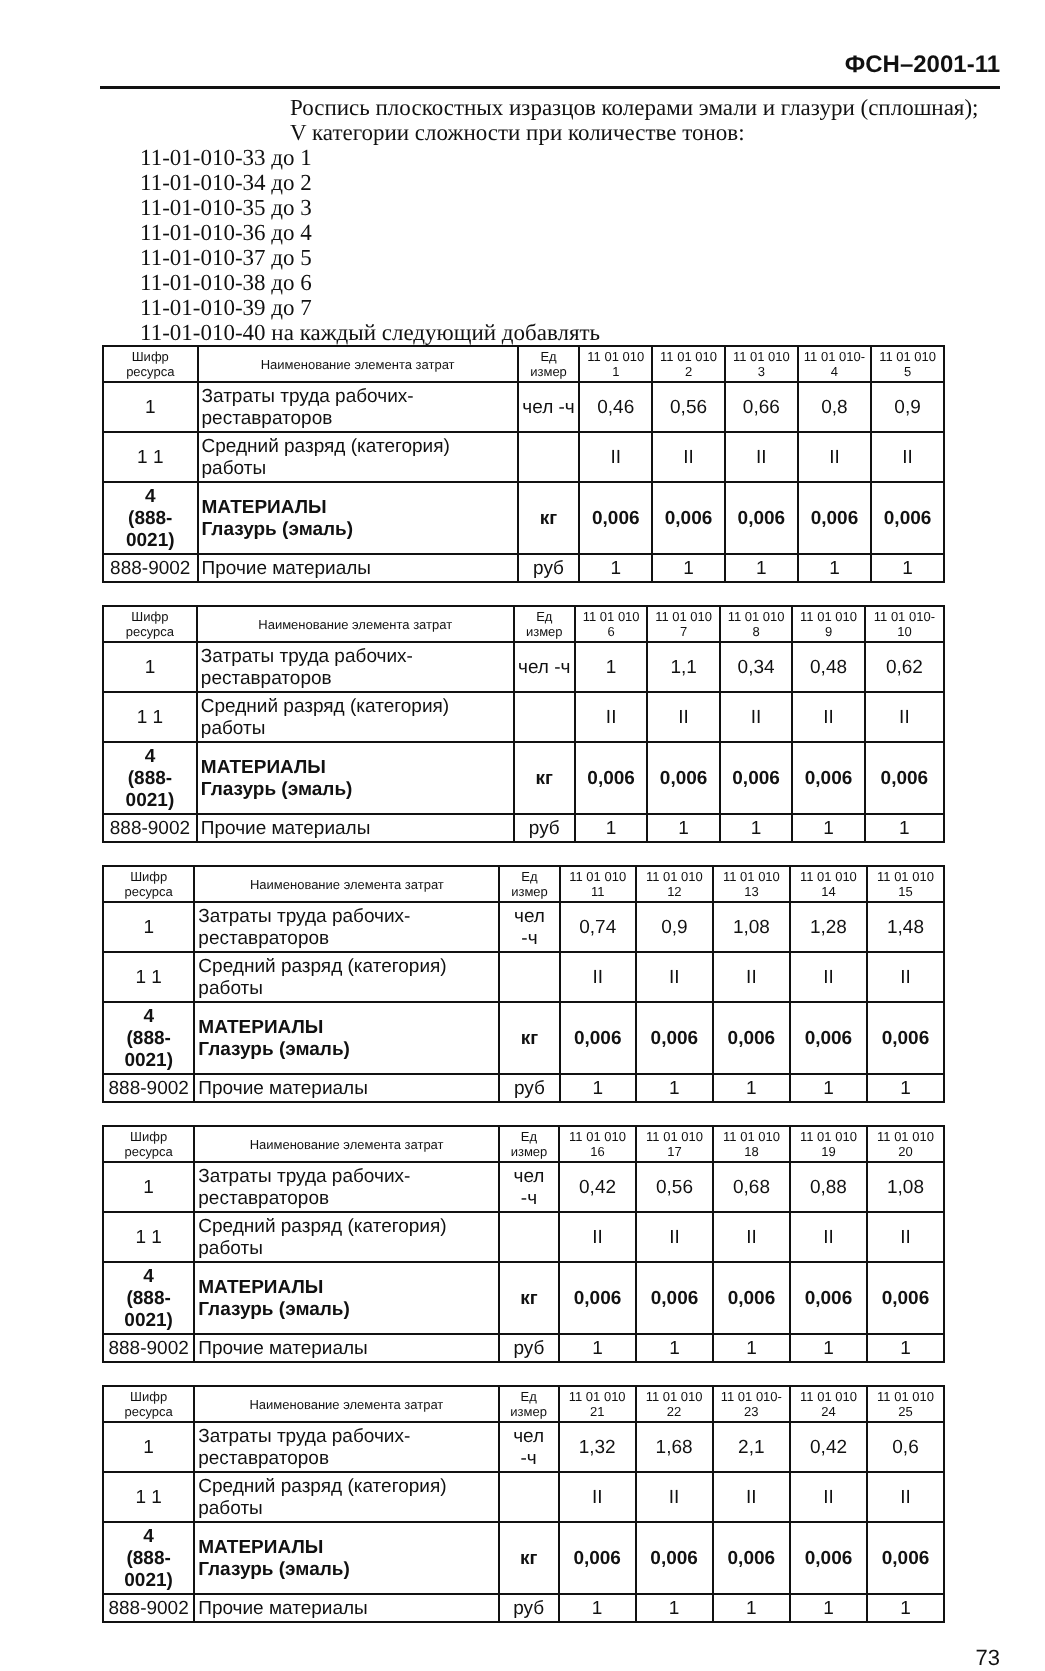ФСН–2001-11
Роспись плоскостных изразцов колерами эмали и глазури (сплошная); V категории сложности при количестве тонов:
11-01-010-33 до 1
11-01-010-34 до 2
11-01-010-35 до 3
11-01-010-36 до 4
11-01-010-37 до 5
11-01-010-38 до 6
11-01-010-39 до 7
11-01-010-40 на каждый следующий добавлять
| Шифр ресурса | Наименование элемента затрат | Ед измер | 11 01 010 1 | 11 01 010 2 | 11 01 010 3 | 11 01 010-4 | 11 01 010 5 |
| --- | --- | --- | --- | --- | --- | --- | --- |
| 1 | Затраты труда рабочих-реставраторов | чел -ч | 0,46 | 0,56 | 0,66 | 0,8 | 0,9 |
| 1 1 | Средний разряд (категория) работы | | II | II | II | II | II |
| 4 (888-0021) | МАТЕРИАЛЫ Глазурь (эмаль) | кг | 0,006 | 0,006 | 0,006 | 0,006 | 0,006 |
| 888-9002 | Прочие материалы | руб | 1 | 1 | 1 | 1 | 1 |
| Шифр ресурса | Наименование элемента затрат | Ед измер | 11 01 010 6 | 11 01 010 7 | 11 01 010 8 | 11 01 010 9 | 11 01 010-10 |
| --- | --- | --- | --- | --- | --- | --- | --- |
| 1 | Затраты труда рабочих-реставраторов | чел -ч | 1 | 1,1 | 0,34 | 0,48 | 0,62 |
| 1 1 | Средний разряд (категория) работы | | II | II | II | II | II |
| 4 (888-0021) | МАТЕРИАЛЫ Глазурь (эмаль) | кг | 0,006 | 0,006 | 0,006 | 0,006 | 0,006 |
| 888-9002 | Прочие материалы | руб | 1 | 1 | 1 | 1 | 1 |
| Шифр ресурса | Наименование элемента затрат | Ед измер | 11 01 010 11 | 11 01 010 12 | 11 01 010 13 | 11 01 010 14 | 11 01 010 15 |
| --- | --- | --- | --- | --- | --- | --- | --- |
| 1 | Затраты труда рабочих-реставраторов | чел -ч | 0,74 | 0,9 | 1,08 | 1,28 | 1,48 |
| 1 1 | Средний разряд (категория) работы | | II | II | II | II | II |
| 4 (888-0021) | МАТЕРИАЛЫ Глазурь (эмаль) | кг | 0,006 | 0,006 | 0,006 | 0,006 | 0,006 |
| 888-9002 | Прочие материалы | руб | 1 | 1 | 1 | 1 | 1 |
| Шифр ресурса | Наименование элемента затрат | Ед измер | 11 01 010 16 | 11 01 010 17 | 11 01 010 18 | 11 01 010 19 | 11 01 010 20 |
| --- | --- | --- | --- | --- | --- | --- | --- |
| 1 | Затраты труда рабочих-реставраторов | чел -ч | 0,42 | 0,56 | 0,68 | 0,88 | 1,08 |
| 1 1 | Средний разряд (категория) работы | | II | II | II | II | II |
| 4 (888-0021) | МАТЕРИАЛЫ Глазурь (эмаль) | кг | 0,006 | 0,006 | 0,006 | 0,006 | 0,006 |
| 888-9002 | Прочие материалы | руб | 1 | 1 | 1 | 1 | 1 |
| Шифр ресурса | Наименование элемента затрат | Ед измер | 11 01 010 21 | 11 01 010 22 | 11 01 010-23 | 11 01 010 24 | 11 01 010 25 |
| --- | --- | --- | --- | --- | --- | --- | --- |
| 1 | Затраты труда рабочих-реставраторов | чел -ч | 1,32 | 1,68 | 2,1 | 0,42 | 0,6 |
| 1 1 | Средний разряд (категория) работы | | II | II | II | II | II |
| 4 (888-0021) | МАТЕРИАЛЫ Глазурь (эмаль) | кг | 0,006 | 0,006 | 0,006 | 0,006 | 0,006 |
| 888-9002 | Прочие материалы | руб | 1 | 1 | 1 | 1 | 1 |
73